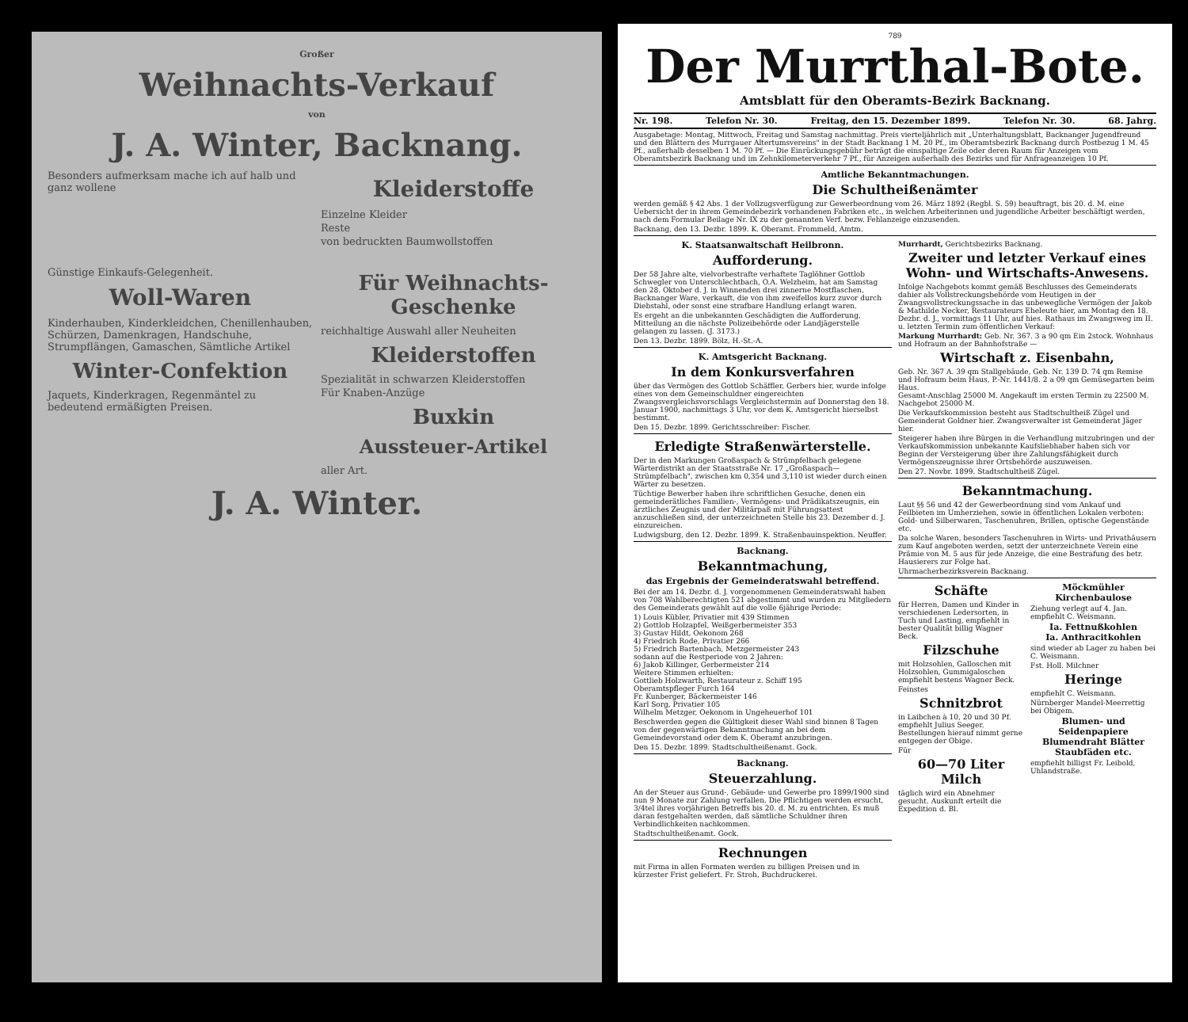Großer
Weihnachts-Verkauf
von
J. A. Winter, Backnang.
Besonders aufmerksam mache ich auf halb und ganz wollene
Kleiderstoffe
Einzelne Kleider
Reste
von bedruckten Baumwollstoffen
Günstige Einkaufs-Gelegenheit.
Woll-Waren
Kinderhauben, Kinderkleidchen, Chenillenhauben, Schürzen, Damenkragen, Handschuhe, Strumpflängen, Gamaschen, Sämtliche Artikel
Winter-Confektion
Jaquets, Kinderkragen, Regenmäntel zu bedeutend ermäßigten Preisen.
Für Weihnachts-Geschenke
reichhaltige Auswahl aller Neuheiten
Kleiderstoffen
Spezialität in schwarzen Kleiderstoffen
Für Knaben-Anzüge
Buxkin
Aussteuer-Artikel
aller Art.
J. A. Winter.
789
Der Murrthal-Bote.
Amtsblatt für den Oberamts-Bezirk Backnang.
Nr. 198. Telefon Nr. 30. Freitag, den 15. Dezember 1899. Telefon Nr. 30. 68. Jahrg.
Ausgabetage: Montag, Mittwoch, Freitag und Samstag nachmittag. Preis vierteljährlich mit „Unterhaltungsblatt, Backnanger Jugendfreund und den Blättern des Murrgauer Altertumsvereins" in der Stadt Backnang 1 M. 20 Pf., im Oberamtsbezirk Backnang durch Postbezug 1 M. 45 Pf., außerhalb desselben 1 M. 70 Pf. — Die Einrückungsgebühr beträgt die einspaltige Zeile oder deren Raum für Anzeigen vom Oberamtsbezirk Backnang und im Zehnkilometerverkehr 7 Pf., für Anzeigen außerhalb des Bezirks und für Anfrageanzeigen 10 Pf.
Amtliche Bekanntmachungen.
Die Schultheißenämter
werden gemäß § 42 Abs. 1 der Vollzugsverfügung zur Gewerbeordnung vom 26. März 1892 (Regbl. S. 59) beauftragt, bis 20. d. M. eine Uebersicht der in ihrem Gemeindebezirk vorhandenen Fabriken etc., in welchen Arbeiterinnen und jugendliche Arbeiter beschäftigt werden, nach dem Formular Beilage Nr. IX zu der genannten Verf. bezw. Fehlanzeige einzusenden.
Backnang, den 13. Dezbr. 1899. K. Oberamt. Frommeld, Amtm.
K. Staatsanwaltschaft Heilbronn.
Aufforderung.
Der 58 Jahre alte, vielvorbestrafte verhaftete Taglöhner Gottlob Schwegler von Unterschlechtbach, O.A. Welzheim, hat am Samstag den 28. Oktober d. J. in Winnenden drei zinnerne Mostflaschen, Backnanger Ware, verkauft, die von ihm zweifellos kurz zuvor durch Diebstahl, oder sonst eine strafbare Handlung erlangt waren.
Es ergeht an die unbekannten Geschädigten die Aufforderung, Mitteilung an die nächste Polizeibehörde oder Landjägerstelle gelangen zu lassen. (J. 3173.)
Den 13. Dezbr. 1899. Bölz, H.-St.-A.
K. Amtsgericht Backnang.
In dem Konkursverfahren
über das Vermögen des Gottlob Schäffler, Gerbers hier, wurde infolge eines von dem Gemeinschuldner eingereichten Zwangsvergleichsvorschlags Vergleichstermin auf Donnerstag den 18. Januar 1900, nachmittags 3 Uhr, vor dem K. Amtsgericht hierselbst bestimmt.
Den 15. Dezbr. 1899. Gerichtsschreiber: Fischer.
Erledigte Straßenwärterstelle.
Der in den Markungen Großaspach & Strümpfelbach gelegene Wärterdistrikt an der Staatsstraße Nr. 17 „Großaspach—Strümpfelbach", zwischen km 0,354 und 3,110 ist wieder durch einen Wärter zu besetzen.
Tüchtige Bewerber haben ihre schriftlichen Gesuche, denen ein gemeinderätliches Familien-, Vermögens- und Prädikatszeugnis, ein ärztliches Zeugnis und der Militärpaß mit Führungsattest anzuschließen sind, der unterzeichneten Stelle bis 23. Dezember d. J. einzureichen.
Ludwigsburg, den 12. Dezbr. 1899. K. Straßenbauinspektion. Neuffer.
Backnang.
Bekanntmachung,
das Ergebnis der Gemeinderatswahl betreffend.
Bei der am 14. Dezbr. d. J. vorgenommenen Gemeinderatswahl haben von 708 Wahlberechtigten 521 abgestimmt und wurden zu Mitgliedern des Gemeinderats gewählt auf die volle 6jährige Periode:
1) Louis Kübler, Privatier mit 439 Stimmen
2) Gottlob Holzapfel, Weißgerbermeister 353
3) Gustav Hildt, Oekonom 268
4) Friedrich Rode, Privatier 266
5) Friedrich Bartenbach, Metzgermeister 243
sodann auf die Restperiode von 2 Jahren:
6) Jakob Killinger, Gerbermeister 214
Weitere Stimmen erhielten:
Gottlieb Holzwarth, Restaurateur z. Schiff 195
Oberamtspfleger Furch 164
Fr. Kunberger, Bäckermeister 146
Karl Sorg, Privatier 105
Wilhelm Metzger, Oekonom in Ungeheuerhof 101
Beschwerden gegen die Gültigkeit dieser Wahl sind binnen 8 Tagen von der gegenwärtigen Bekanntmachung an bei dem Gemeindevorstand oder dem K. Oberamt anzubringen.
Den 15. Dezbr. 1899. Stadtschultheißenamt. Gock.
Backnang.
Steuerzahlung.
An der Steuer aus Grund-, Gebäude- und Gewerbe pro 1899/1900 sind nun 9 Monate zur Zahlung verfallen. Die Pflichtigen werden ersucht, 3/4tel ihres vorjährigen Betreffs bis 20. d. M. zu entrichten. Es muß daran festgehalten werden, daß sämtliche Schuldner ihren Verbindlichkeiten nachkommen.
Stadtschultheißenamt. Gock.
Rechnungen
mit Firma in allen Formaten werden zu billigen Preisen und in kürzester Frist geliefert. Fr. Stroh, Buchdruckerei.
Murrhardt, Gerichtsbezirks Backnang.
Zweiter und letzter Verkauf eines Wohn- und Wirtschafts-Anwesens.
Infolge Nachgebots kommt gemäß Beschlusses des Gemeinderats dahier als Vollstreckungsbehörde vom Heutigen in der Zwangsvollstreckungssache in das unbewegliche Vermögen der Jakob & Mathilde Necker, Restaurateurs Eheleute hier, am Montag den 18. Dezbr. d. J., vormittags 11 Uhr, auf hies. Rathaus im Zwangsweg im II. u. letzten Termin zum öffentlichen Verkauf:
Markung Murrhardt: Geb. Nr. 367. 3 a 90 qm Ein 2stock. Wohnhaus und Hofraum an der Bahnhofstraße —
Wirtschaft z. Eisenbahn,
Geb. Nr. 367 A. 39 qm Stallgebäude, Geb. Nr. 139 D. 74 qm Remise und Hofraum beim Haus, P.-Nr. 1441/8. 2 a 09 qm Gemüsegarten beim Haus.
Gesamt-Anschlag 25000 M. Angekauft im ersten Termin zu 22500 M. Nachgebot 25000 M.
Die Verkaufskommission besteht aus Stadtschultheiß Zügel und Gemeinderat Goldner hier. Zwangsverwalter ist Gemeinderat Jäger hier.
Steigerer haben ihre Bürgen in die Verhandlung mitzubringen und der Verkaufskommission unbekannte Kaufsliebhaber haben sich vor Beginn der Versteigerung über ihre Zahlungsfähigkeit durch Vermögenszeugnisse ihrer Ortsbehörde auszuweisen.
Den 27. Novbr. 1899. Stadtschultheiß Zügel.
Bekanntmachung.
Laut §§ 56 und 42 der Gewerbeordnung sind vom Ankauf und Feilbieten im Umherziehen, sowie in öffentlichen Lokalen verboten: Gold- und Silberwaren, Taschenuhren, Brillen, optische Gegenstände etc.
Da solche Waren, besonders Taschenuhren in Wirts- und Privathäusern zum Kauf angeboten werden, setzt der unterzeichnete Verein eine Prämie von M. 5 aus für jede Anzeige, die eine Bestrafung des betr. Hausierers zur Folge hat.
Uhrmacherbezirksverein Backnang.
Schäfte
für Herren, Damen und Kinder in verschiedenen Ledersorten, in Tuch und Lasting, empfiehlt in bester Qualität billig Wagner Beck.
Filzschuhe
mit Holzsohlen, Galloschen mit Holzsohlen, Gummigaloschen empfiehlt bestens Wagner Beck.
Feinstes
Schnitzbrot
in Laibchen à 10, 20 und 30 Pf. empfiehlt Julius Seeger. Bestellungen hierauf nimmt gerne entgegen der Obige.
Für
60—70 Liter Milch
täglich wird ein Abnehmer gesucht. Auskunft erteilt die Expedition d. Bl.
Möckmühler Kirchenbaulose
Ziehung verlegt auf 4. Jan. empfiehlt C. Weismann.
Ia. Fettnußkohlen
Ia. Anthracitkohlen
sind wieder ab Lager zu haben bei C. Weismann.
Fst. Holl. Milchner
Heringe
empfiehlt C. Weismann.
Nürnberger Mandel-Meerrettig bei Obigem.
Blumen- und Seidenpapiere Blumendraht Blätter Staubfäden etc.
empfiehlt billigst Fr. Leibold, Uhlandstraße.